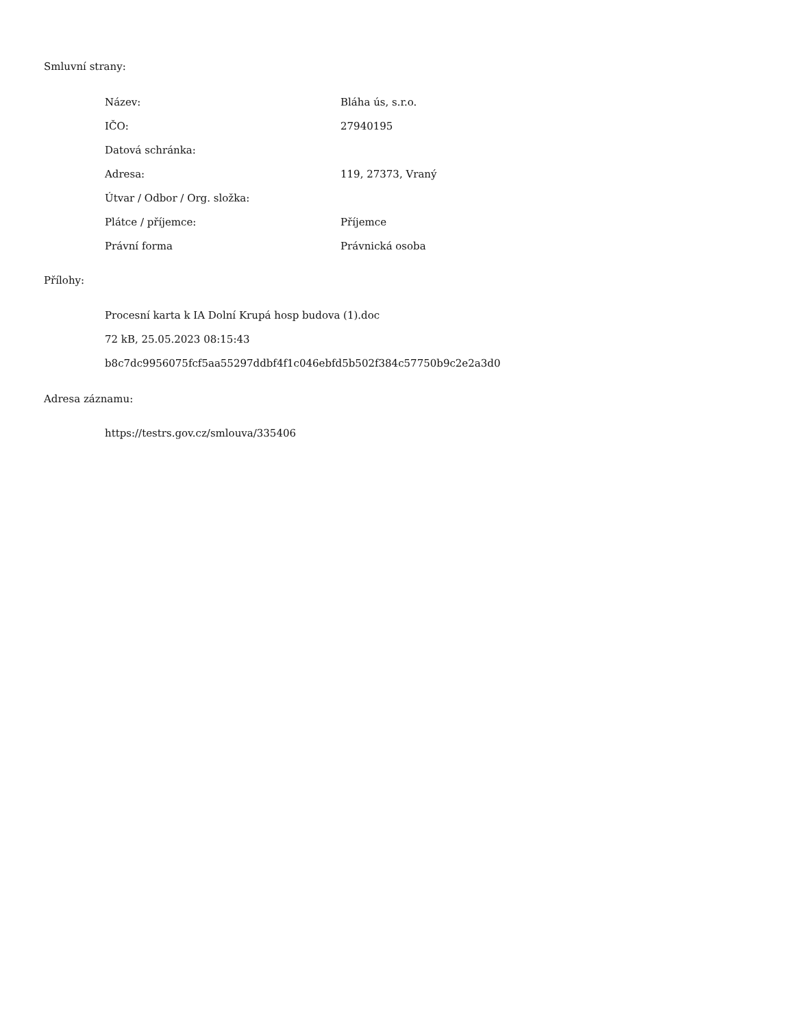Smluvní strany:
| Název: | Bláha ús, s.r.o. |
| IČO: | 27940195 |
| Datová schránka: | |
| Adresa: | 119, 27373, Vraný |
| Útvar / Odbor / Org. složka: | |
| Plátce / příjemce: | Příjemce |
| Právní forma | Právnická osoba |
Přílohy:
Procesní karta k IA Dolní Krupá hosp budova (1).doc
72 kB, 25.05.2023 08:15:43
b8c7dc9956075fcf5aa55297ddbf4f1c046ebfd5b502f384c57750b9c2e2a3d0
Adresa záznamu:
https://testrs.gov.cz/smlouva/335406